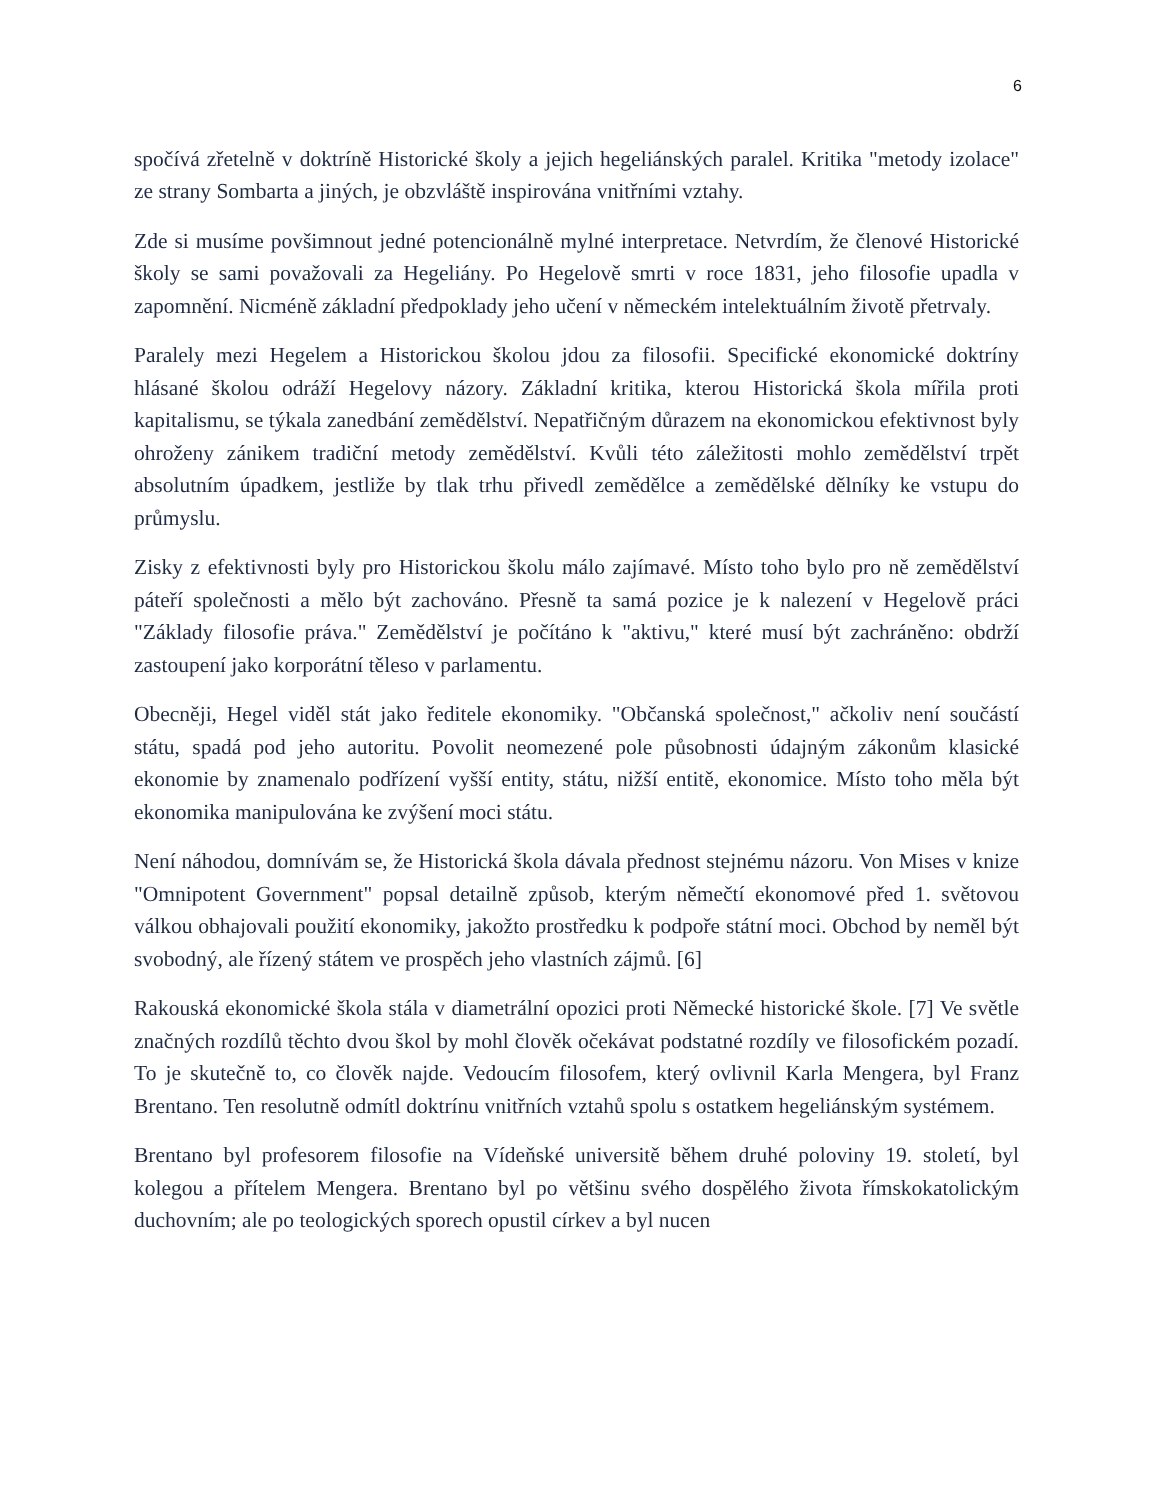6
spočívá zřetelně v doktríně Historické školy a jejich hegeliánských paralel. Kritika "metody izolace" ze strany Sombarta a jiných, je obzvláště inspirována vnitřními vztahy.
Zde si musíme povšimnout jedné potencionálně mylné interpretace. Netvrdím, že členové Historické školy se sami považovali za Hegeliány. Po Hegelově smrti v roce 1831, jeho filosofie upadla v zapomnění. Nicméně základní předpoklady jeho učení v německém intelektuálním životě přetrvaly.
Paralely mezi Hegelem a Historickou školou jdou za filosofii. Specifické ekonomické doktríny hlásané školou odráží Hegelovy názory. Základní kritika, kterou Historická škola mířila proti kapitalismu, se týkala zanedbání zemědělství. Nepatřičným důrazem na ekonomickou efektivnost byly ohroženy zánikem tradiční metody zemědělství. Kvůli této záležitosti mohlo zemědělství trpět absolutním úpadkem, jestliže by tlak trhu přivedl zemědělce a zemědělské dělníky ke vstupu do průmyslu.
Zisky z efektivnosti byly pro Historickou školu málo zajímavé. Místo toho bylo pro ně zemědělství páteří společnosti a mělo být zachováno. Přesně ta samá pozice je k nalezení v Hegelově práci "Základy filosofie práva." Zemědělství je počítáno k "aktivu," které musí být zachráněno: obdrží zastoupení jako korporátní těleso v parlamentu.
Obecněji, Hegel viděl stát jako ředitele ekonomiky. "Občanská společnost," ačkoliv není součástí státu, spadá pod jeho autoritu. Povolit neomezené pole působnosti údajným zákonům klasické ekonomie by znamenalo podřízení vyšší entity, státu, nižší entitě, ekonomice. Místo toho měla být ekonomika manipulována ke zvýšení moci státu.
Není náhodou, domnívám se, že Historická škola dávala přednost stejnému názoru. Von Mises v knize "Omnipotent Government" popsal detailně způsob, kterým němečtí ekonomové před 1. světovou válkou obhajovali použití ekonomiky, jakožto prostředku k podpoře státní moci. Obchod by neměl být svobodný, ale řízený státem ve prospěch jeho vlastních zájmů. [6]
Rakouská ekonomické škola stála v diametrální opozici proti Německé historické škole. [7] Ve světle značných rozdílů těchto dvou škol by mohl člověk očekávat podstatné rozdíly ve filosofickém pozadí. To je skutečně to, co člověk najde. Vedoucím filosofem, který ovlivnil Karla Mengera, byl Franz Brentano. Ten resolutně odmítl doktrínu vnitřních vztahů spolu s ostatkem hegeliánským systémem.
Brentano byl profesorem filosofie na Vídeňské universitě během druhé poloviny 19. století, byl kolegou a přítelem Mengera. Brentano byl po většinu svého dospělého života římskokatolickým duchovním; ale po teologických sporech opustil církev a byl nucen